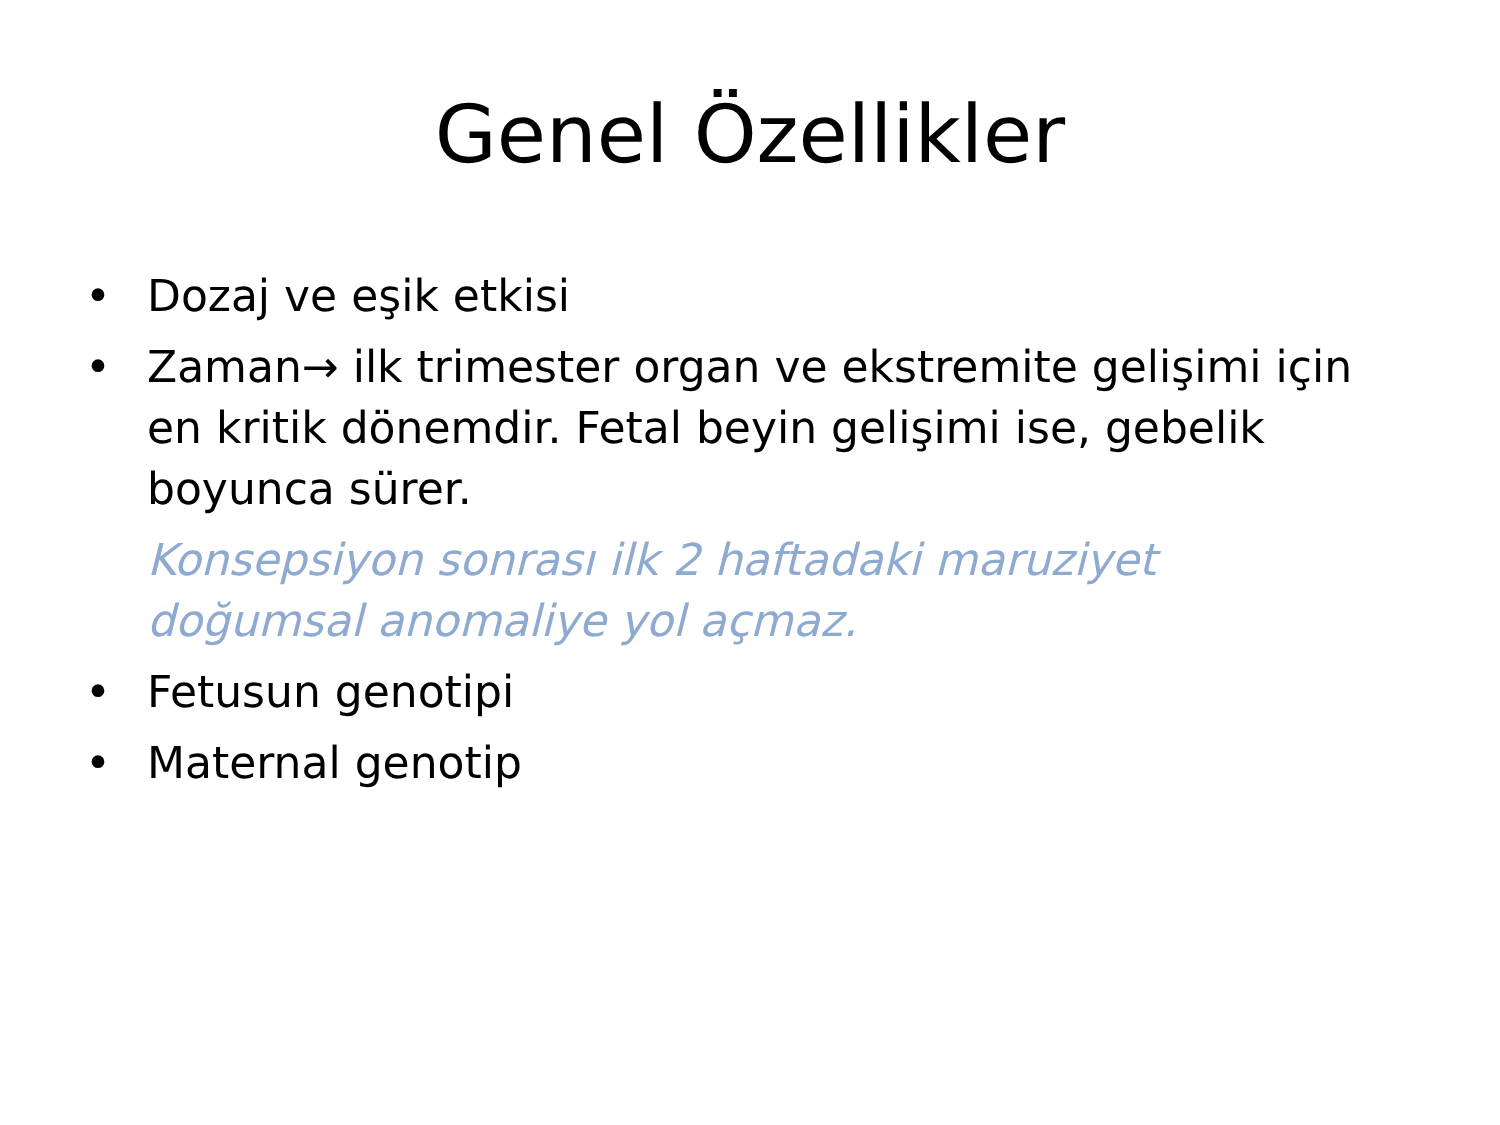Genel Özellikler
• Dozaj ve eşik etkisi
• Zaman→ ilk trimester organ ve ekstremite gelişimi için en kritik dönemdir. Fetal beyin gelişimi ise, gebelik boyunca sürer.
Konsepsiyon sonrası ilk 2 haftadaki maruziyet doğumsal anomaliye yol açmaz.
• Fetusun genotipi
• Maternal genotip